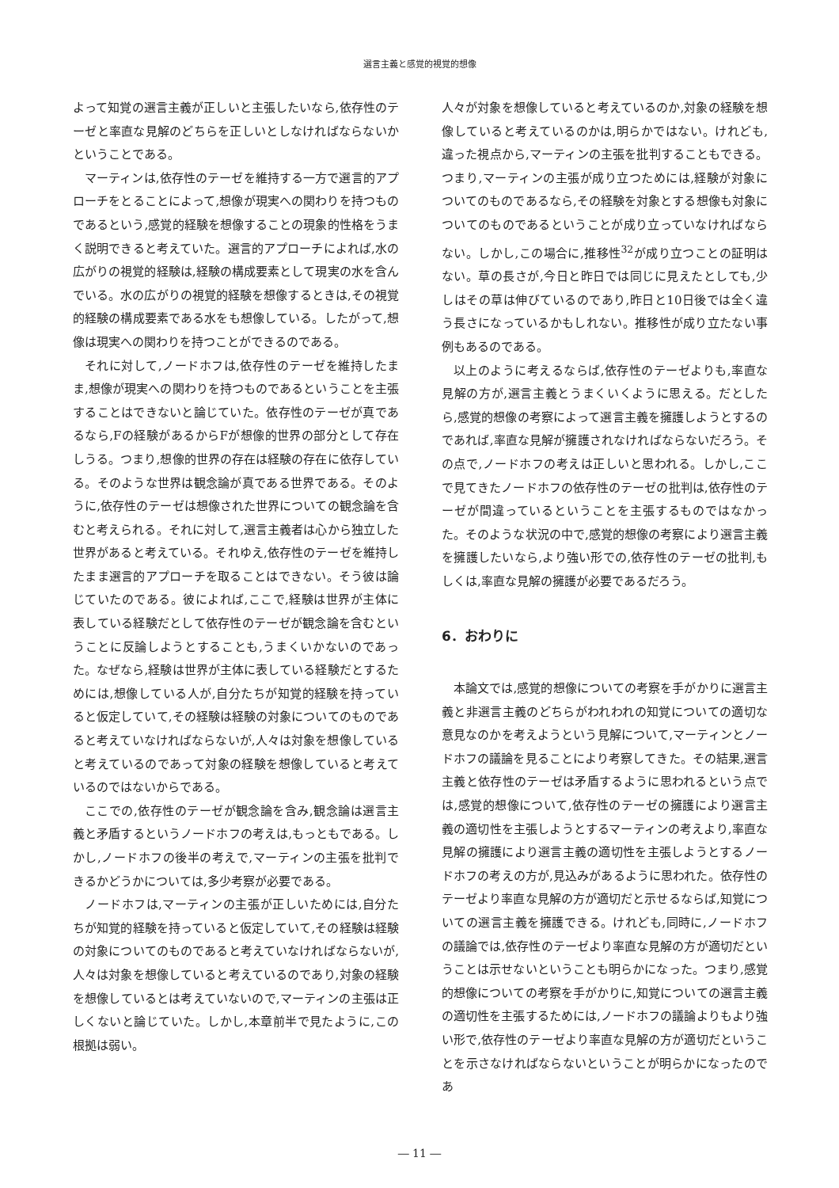選言主義と感覚的視覚的想像
よって知覚の選言主義が正しいと主張したいなら,依存性のテーゼと率直な見解のどちらを正しいとしなければならないかということである。
マーティンは,依存性のテーゼを維持する一方で選言的アプローチをとることによって,想像が現実への関わりを持つものであるという,感覚的経験を想像することの現象的性格をうまく説明できると考えていた。選言的アプローチによれば,水の広がりの視覚的経験は,経験の構成要素として現実の水を含んでいる。水の広がりの視覚的経験を想像するときは,その視覚的経験の構成要素である水をも想像している。したがって,想像は現実への関わりを持つことができるのである。
それに対して,ノードホフは,依存性のテーゼを維持したまま,想像が現実への関わりを持つものであるということを主張することはできないと論じていた。依存性のテーゼが真であるなら,Fの経験があるからFが想像的世界の部分として存在しうる。つまり,想像的世界の存在は経験の存在に依存している。そのような世界は観念論が真である世界である。そのように,依存性のテーゼは想像された世界についての観念論を含むと考えられる。それに対して,選言主義者は心から独立した世界があると考えている。それゆえ,依存性のテーゼを維持したまま選言的アプローチを取ることはできない。そう彼は論じていたのである。彼によれば,ここで,経験は世界が主体に表している経験だとして依存性のテーゼが観念論を含むということに反論しようとすることも,うまくいかないのであった。なぜなら,経験は世界が主体に表している経験だとするためには,想像している人が,自分たちが知覚的経験を持っていると仮定していて,その経験は経験の対象についてのものであると考えていなければならないが,人々は対象を想像していると考えているのであって対象の経験を想像していると考えているのではないからである。
ここでの,依存性のテーゼが観念論を含み,観念論は選言主義と矛盾するというノードホフの考えは,もっともである。しかし,ノードホフの後半の考えで,マーティンの主張を批判できるかどうかについては,多少考察が必要である。
ノードホフは,マーティンの主張が正しいためには,自分たちが知覚的経験を持っていると仮定していて,その経験は経験の対象についてのものであると考えていなければならないが,人々は対象を想像していると考えているのであり,対象の経験を想像しているとは考えていないので,マーティンの主張は正しくないと論じていた。しかし,本章前半で見たように,この根拠は弱い。
人々が対象を想像していると考えているのか,対象の経験を想像していると考えているのかは,明らかではない。けれども,違った視点から,マーティンの主張を批判することもできる。つまり,マーティンの主張が成り立つためには,経験が対象についてのものであるなら,その経験を対象とする想像も対象についてのものであるということが成り立っていなければならない。しかし,この場合に,推移性<sup>32</sup>が成り立つことの証明はない。草の長さが,今日と昨日では同じに見えたとしても,少しはその草は伸びているのであり,昨日と10日後では全く違う長さになっているかもしれない。推移性が成り立たない事例もあるのである。
以上のように考えるならば,依存性のテーゼよりも,率直な見解の方が,選言主義とうまくいくように思える。だとしたら,感覚的想像の考察によって選言主義を擁護しようとするのであれば,率直な見解が擁護されなければならないだろう。その点で,ノードホフの考えは正しいと思われる。しかし,ここで見てきたノードホフの依存性のテーゼの批判は,依存性のテーゼが間違っているということを主張するものではなかった。そのような状況の中で,感覚的想像の考察により選言主義を擁護したいなら,より強い形での,依存性のテーゼの批判,もしくは,率直な見解の擁護が必要であるだろう。
6．おわりに
本論文では,感覚的想像についての考察を手がかりに選言主義と非選言主義のどちらがわれわれの知覚についての適切な意見なのかを考えようという見解について,マーティンとノードホフの議論を見ることにより考察してきた。その結果,選言主義と依存性のテーゼは矛盾するように思われるという点では,感覚的想像について,依存性のテーゼの擁護により選言主義の適切性を主張しようとするマーティンの考えより,率直な見解の擁護により選言主義の適切性を主張しようとするノードホフの考えの方が,見込みがあるように思われた。依存性のテーゼより率直な見解の方が適切だと示せるならば,知覚についての選言主義を擁護できる。けれども,同時に,ノードホフの議論では,依存性のテーゼより率直な見解の方が適切だということは示せないということも明らかになった。つまり,感覚的想像についての考察を手がかりに,知覚についての選言主義の適切性を主張するためには,ノードホフの議論よりもより強い形で,依存性のテーゼより率直な見解の方が適切だということを示さなければならないということが明らかになったのであ
― 11 ―